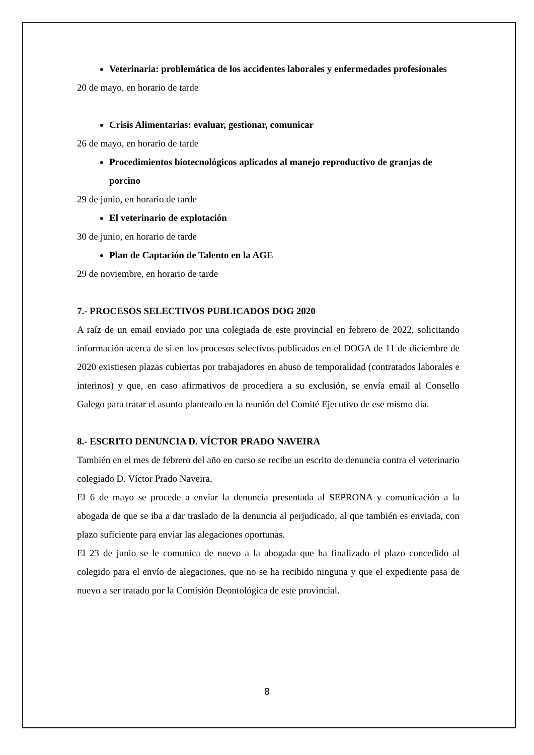Veterinaria: problemática de los accidentes laborales y enfermedades profesionales
20 de mayo, en horario de tarde
Crisis Alimentarias: evaluar, gestionar, comunicar
26 de mayo, en horario de tarde
Procedimientos biotecnológicos aplicados al manejo reproductivo de granjas de porcino
29 de junio, en horario de tarde
El veterinario de explotación
30 de junio, en horario de tarde
Plan de Captación de Talento en la AGE
29 de noviembre, en horario de tarde
7.- PROCESOS SELECTIVOS PUBLICADOS DOG 2020
A raíz de un email enviado por una colegiada de este provincial en febrero de 2022, solicitando información acerca de si en los procesos selectivos publicados en el DOGA de 11 de diciembre de 2020 existiesen plazas cubiertas por trabajadores en abuso de temporalidad (contratados laborales e interinos) y que, en caso afirmativos de procediera a su exclusión, se envía email al Consello Galego para tratar el asunto planteado en la reunión del Comité Ejecutivo de ese mismo día.
8.- ESCRITO DENUNCIA D. VÍCTOR PRADO NAVEIRA
También en el mes de febrero del año en curso se recibe un escrito de denuncia contra el veterinario colegiado D. Víctor Prado Naveira.
El 6 de mayo se procede a enviar la denuncia presentada al SEPRONA y comunicación a la abogada de que se iba a dar traslado de la denuncia al perjudicado, al que también es enviada, con plazo suficiente para enviar las alegaciones oportunas.
El 23 de junio se le comunica de nuevo a la abogada que ha finalizado el plazo concedido al colegido para el envío de alegaciones, que no se ha recibido ninguna y que el expediente pasa de nuevo a ser tratado por la Comisión Deontológica de este provincial.
8